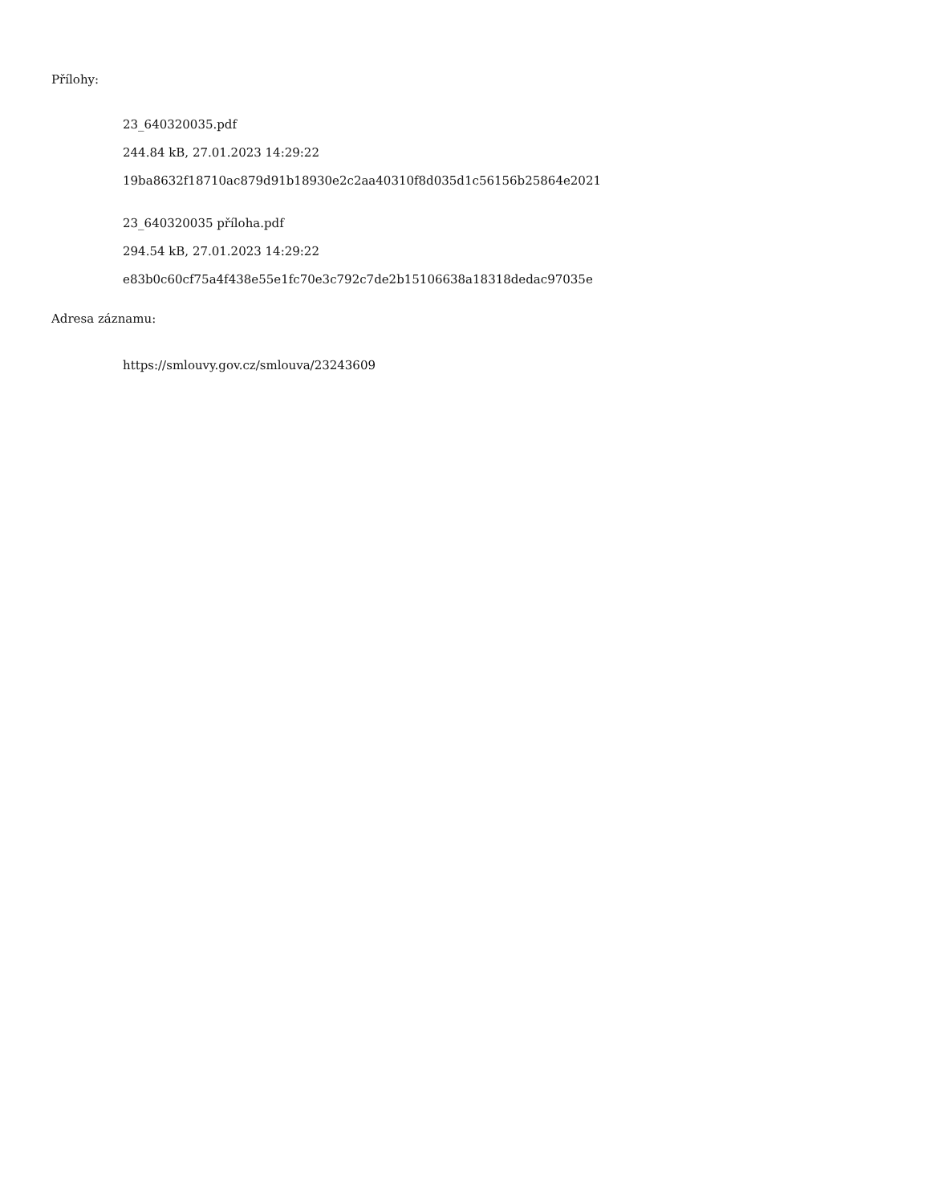Přílohy:
23_640320035.pdf
244.84 kB, 27.01.2023 14:29:22
19ba8632f18710ac879d91b18930e2c2aa40310f8d035d1c56156b25864e2021
23_640320035 příloha.pdf
294.54 kB, 27.01.2023 14:29:22
e83b0c60cf75a4f438e55e1fc70e3c792c7de2b15106638a18318dedac97035e
Adresa záznamu:
https://smlouvy.gov.cz/smlouva/23243609